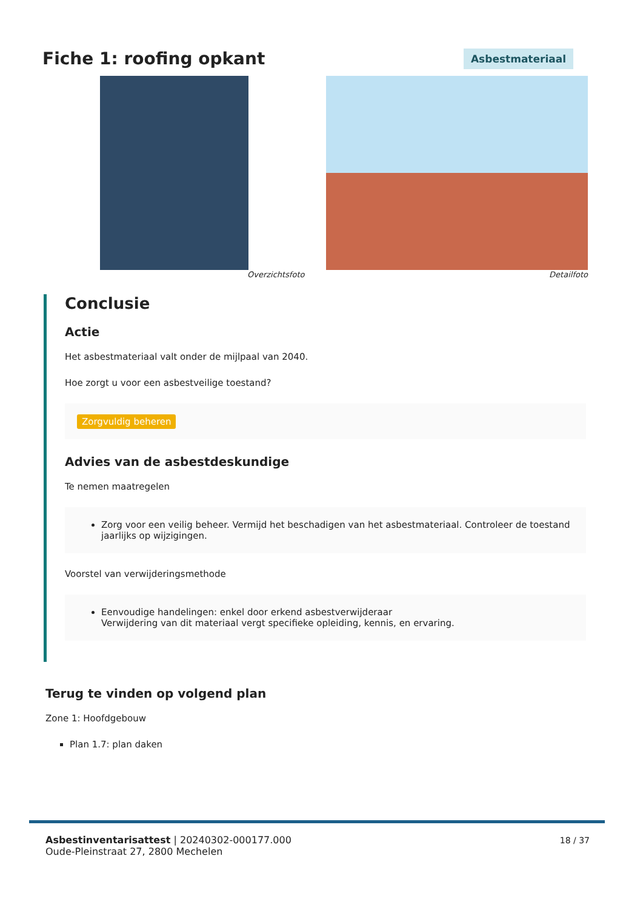Fiche 1: roofing opkant Asbestmateriaal
Overzichtsfoto Detailfoto
Conclusie
Actie
Het asbestmateriaal valt onder de mijlpaal van 2040.
Hoe zorgt u voor een asbestveilige toestand?
Zorgvuldig beheren
Advies van de asbestdeskundige
Te nemen maatregelen
Zorg voor een veilig beheer. Vermijd het beschadigen van het asbestmateriaal. Controleer de toestand jaarlijks op wijzigingen.
Voorstel van verwijderingsmethode
Eenvoudige handelingen: enkel door erkend asbestverwijderaar
Verwijdering van dit materiaal vergt specifieke opleiding, kennis, en ervaring.
Terug te vinden op volgend plan
Zone 1: Hoofdgebouw
Plan 1.7: plan daken
Asbestinventarisattest | 20240302-000177.000
Oude-Pleinstraat 27, 2800 Mechelen
18 / 37